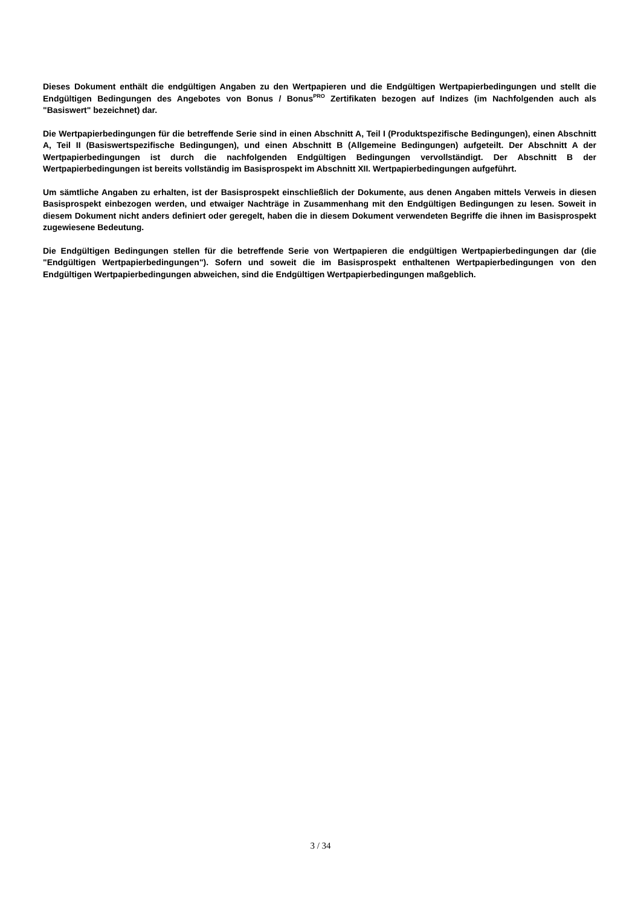Dieses Dokument enthält die endgültigen Angaben zu den Wertpapieren und die Endgültigen Wertpapierbedingungen und stellt die Endgültigen Bedingungen des Angebotes von Bonus / Bonus<sup>PRO</sup> Zertifikaten bezogen auf Indizes (im Nachfolgenden auch als "Basiswert" bezeichnet) dar.
Die Wertpapierbedingungen für die betreffende Serie sind in einen Abschnitt A, Teil I (Produktspezifische Bedingungen), einen Abschnitt A, Teil II (Basiswertspezifische Bedingungen), und einen Abschnitt B (Allgemeine Bedingungen) aufgeteilt. Der Abschnitt A der Wertpapierbedingungen ist durch die nachfolgenden Endgültigen Bedingungen vervollständigt. Der Abschnitt B der Wertpapierbedingungen ist bereits vollständig im Basisprospekt im Abschnitt XII. Wertpapierbedingungen aufgeführt.
Um sämtliche Angaben zu erhalten, ist der Basisprospekt einschließlich der Dokumente, aus denen Angaben mittels Verweis in diesen Basisprospekt einbezogen werden, und etwaiger Nachträge in Zusammenhang mit den Endgültigen Bedingungen zu lesen. Soweit in diesem Dokument nicht anders definiert oder geregelt, haben die in diesem Dokument verwendeten Begriffe die ihnen im Basisprospekt zugewiesene Bedeutung.
Die Endgültigen Bedingungen stellen für die betreffende Serie von Wertpapieren die endgültigen Wertpapierbedingungen dar (die "Endgültigen Wertpapierbedingungen"). Sofern und soweit die im Basisprospekt enthaltenen Wertpapierbedingungen von den Endgültigen Wertpapierbedingungen abweichen, sind die Endgültigen Wertpapierbedingungen maßgeblich.
3 / 34